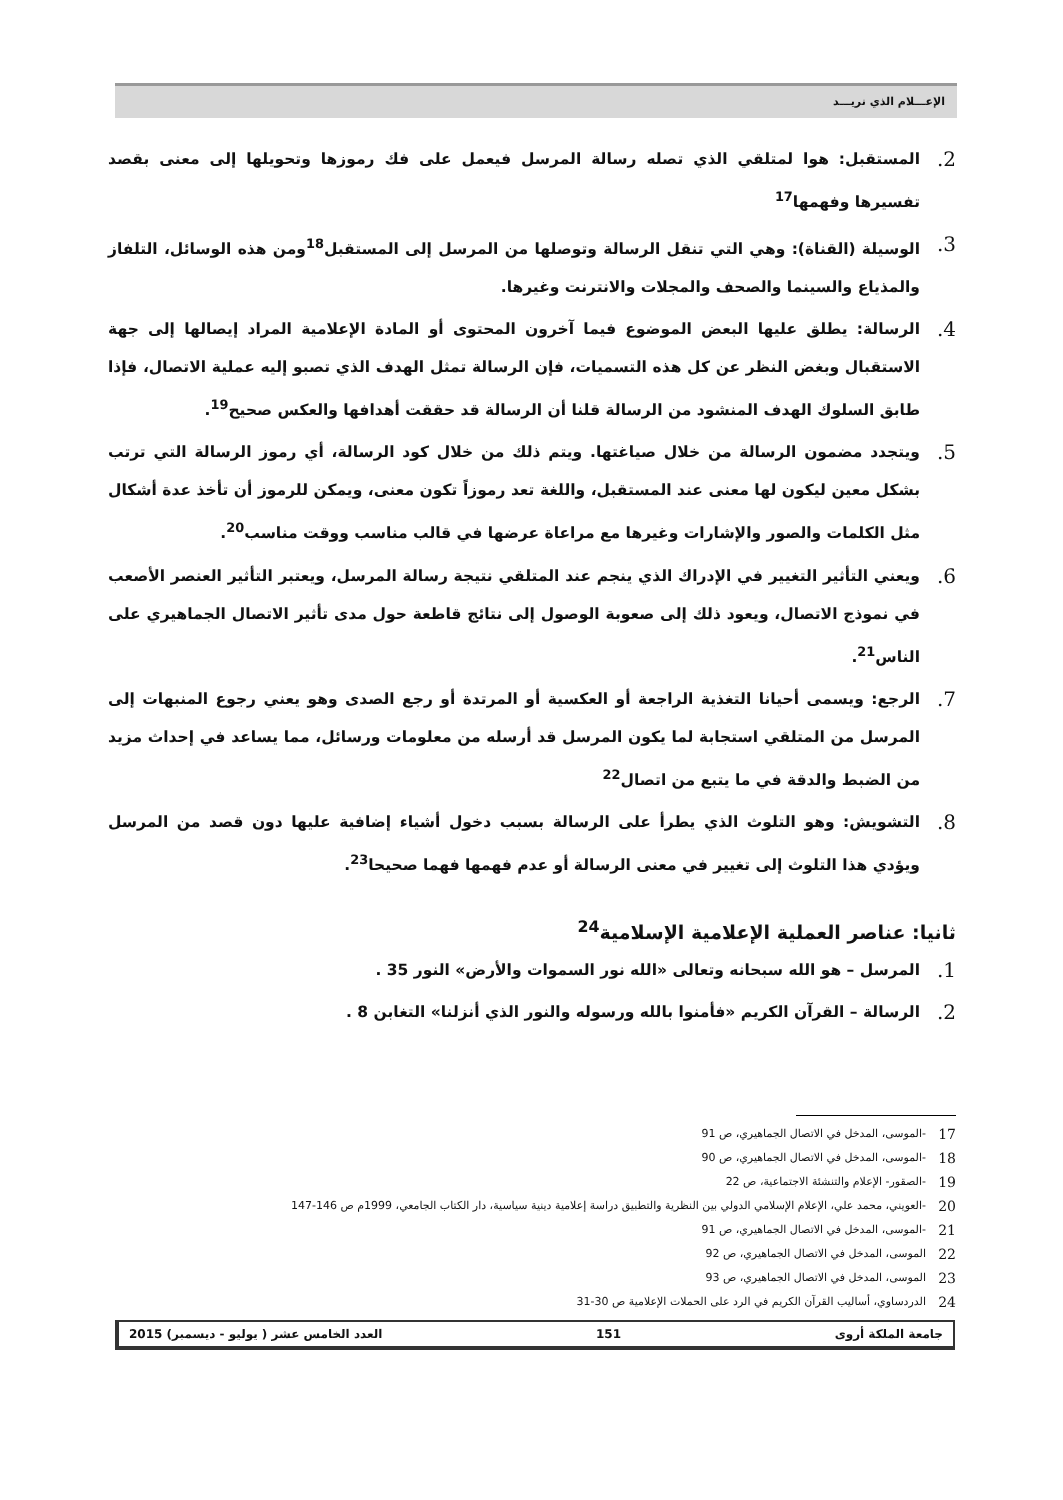الإعـــلام الذي نريـــد
2. المستقبل: هوا لمتلقي الذي تصله رسالة المرسل فيعمل على فك رموزها وتحويلها إلى معنى بقصد تفسيرها وفهمها<sup>17</sup>
3. الوسيلة (القناة): وهي التي تنقل الرسالة وتوصلها من المرسل إلى المستقبل<sup>18</sup>ومن هذه الوسائل، التلفاز والمذياع والسينما والصحف والمجلات والانترنت وغيرها.
4. الرسالة: يطلق عليها البعض الموضوع فيما آخرون المحتوى أو المادة الإعلامية المراد إيصالها إلى جهة الاستقبال وبغض النظر عن كل هذه التسميات، فإن الرسالة تمثل الهدف الذي تصبو إليه عملية الاتصال، فإذا طابق السلوك الهدف المنشود من الرسالة قلنا أن الرسالة قد حققت أهدافها والعكس صحيح<sup>19</sup>.
5. ويتجدد مضمون الرسالة من خلال صياغتها. ويتم ذلك من خلال كود الرسالة، أي رموز الرسالة التي ترتب بشكل معين ليكون لها معنى عند المستقبل، واللغة تعد رموزاً تكون معنى، ويمكن للرموز أن تأخذ عدة أشكال مثل الكلمات والصور والإشارات وغيرها مع مراعاة عرضها في قالب مناسب ووقت مناسب<sup>20</sup>.
6. ويعني التأثير التغيير في الإدراك الذي ينجم عند المتلقي نتيجة رسالة المرسل، ويعتبر التأثير العنصر الأصعب في نموذج الاتصال، ويعود ذلك إلى صعوبة الوصول إلى نتائج قاطعة حول مدى تأثير الاتصال الجماهيري على الناس<sup>21</sup>.
7. الرجع: ويسمى أحيانا التغذية الراجعة أو العكسية أو المرتدة أو رجع الصدى وهو يعني رجوع المنبهات إلى المرسل من المتلقي استجابة لما يكون المرسل قد أرسله من معلومات ورسائل، مما يساعد في إحداث مزيد من الضبط والدقة في ما يتبع من اتصال<sup>22</sup>
8. التشويش: وهو التلوث الذي يطرأ على الرسالة بسبب دخول أشياء إضافية عليها دون قصد من المرسل ويؤدي هذا التلوث إلى تغيير في معنى الرسالة أو عدم فهمها فهما صحيحا<sup>23</sup>.
ثانيا: عناصر العملية الإعلامية الإسلامية<sup>24</sup>
1. المرسل – هو الله سبحانه وتعالى «الله نور السموات والأرض» النور 35 .
2. الرسالة – القرآن الكريم «فأمنوا بالله ورسوله والنور الذي أنزلنا» التغابن 8 .
17 -الموسى، المدخل في الاتصال الجماهيري، ص 91
18 -الموسى، المدخل في الاتصال الجماهيري، ص 90
19 -الصقور- الإعلام والتنشئة الاجتماعية، ص 22
20 -العويني، محمد علي، الإعلام الإسلامي الدولي بين النظرية والتطبيق دراسة إعلامية دينية سياسية، دار الكتاب الجامعي، 1999م ص 146-147
21 -الموسى، المدخل في الاتصال الجماهيري، ص 91
22 الموسى، المدخل في الاتصال الجماهيري، ص 92
23 الموسى، المدخل في الاتصال الجماهيري، ص 93
24 الدردساوي، أساليب القرآن الكريم في الرد على الحملات الإعلامية ص 30-31
جامعة الملكة أروى 151 العدد الخامس عشر ( يوليو - ديسمبر) 2015